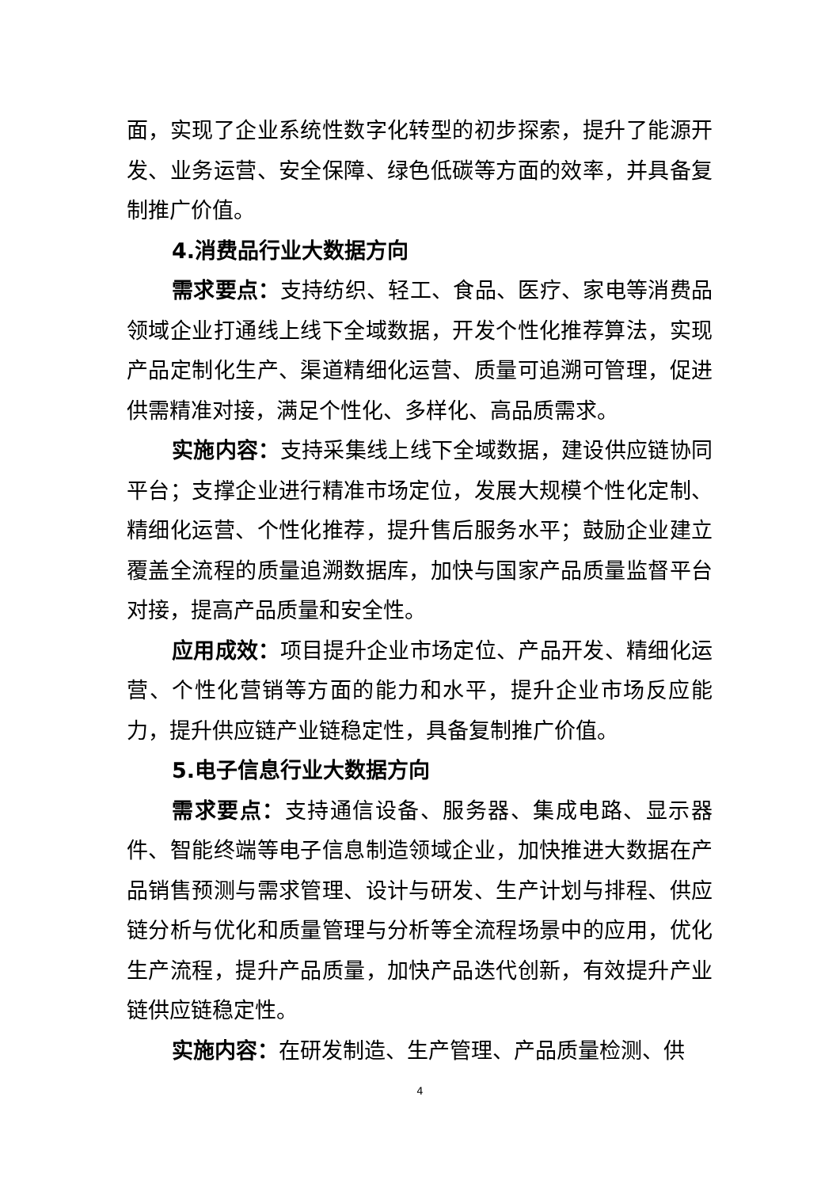面，实现了企业系统性数字化转型的初步探索，提升了能源开发、业务运营、安全保障、绿色低碳等方面的效率，并具备复制推广价值。
4.消费品行业大数据方向
需求要点：支持纺织、轻工、食品、医疗、家电等消费品领域企业打通线上线下全域数据，开发个性化推荐算法，实现产品定制化生产、渠道精细化运营、质量可追溯可管理，促进供需精准对接，满足个性化、多样化、高品质需求。
实施内容：支持采集线上线下全域数据，建设供应链协同平台；支撑企业进行精准市场定位，发展大规模个性化定制、精细化运营、个性化推荐，提升售后服务水平；鼓励企业建立覆盖全流程的质量追溯数据库，加快与国家产品质量监督平台对接，提高产品质量和安全性。
应用成效：项目提升企业市场定位、产品开发、精细化运营、个性化营销等方面的能力和水平，提升企业市场反应能力，提升供应链产业链稳定性，具备复制推广价值。
5.电子信息行业大数据方向
需求要点：支持通信设备、服务器、集成电路、显示器件、智能终端等电子信息制造领域企业，加快推进大数据在产品销售预测与需求管理、设计与研发、生产计划与排程、供应链分析与优化和质量管理与分析等全流程场景中的应用，优化生产流程，提升产品质量，加快产品迭代创新，有效提升产业链供应链稳定性。
实施内容：在研发制造、生产管理、产品质量检测、供
4